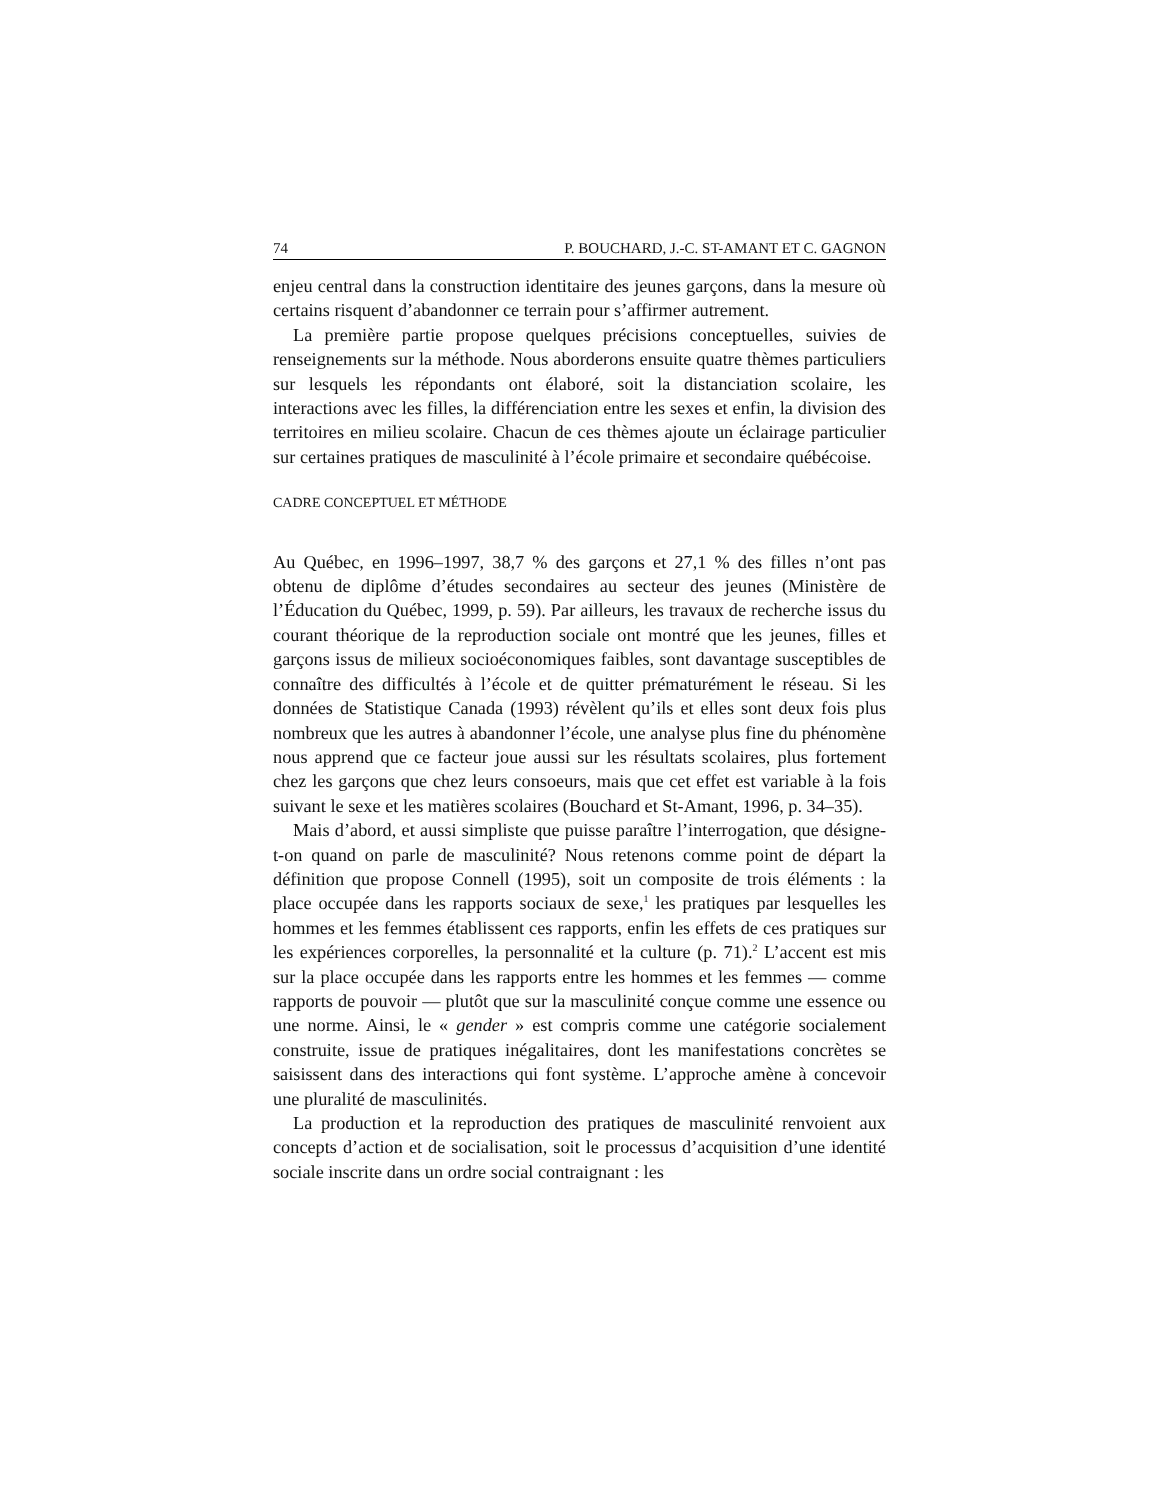74 P. BOUCHARD, J.-C. ST-AMANT ET C. GAGNON
enjeu central dans la construction identitaire des jeunes garçons, dans la mesure où certains risquent d’abandonner ce terrain pour s’affirmer autrement.
La première partie propose quelques précisions conceptuelles, suivies de renseignements sur la méthode. Nous aborderons ensuite quatre thèmes particuliers sur lesquels les répondants ont élaboré, soit la distanciation scolaire, les interactions avec les filles, la différenciation entre les sexes et enfin, la division des territoires en milieu scolaire. Chacun de ces thèmes ajoute un éclairage particulier sur certaines pratiques de masculinité à l’école primaire et secondaire québécoise.
CADRE CONCEPTUEL ET MÉTHODE
Au Québec, en 1996–1997, 38,7 % des garçons et 27,1 % des filles n’ont pas obtenu de diplôme d’études secondaires au secteur des jeunes (Ministère de l’Éducation du Québec, 1999, p. 59). Par ailleurs, les travaux de recherche issus du courant théorique de la reproduction sociale ont montré que les jeunes, filles et garçons issus de milieux socioéconomiques faibles, sont davantage susceptibles de connaître des difficultés à l’école et de quitter prématurément le réseau. Si les données de Statistique Canada (1993) révèlent qu’ils et elles sont deux fois plus nombreux que les autres à abandonner l’école, une analyse plus fine du phénomène nous apprend que ce facteur joue aussi sur les résultats scolaires, plus fortement chez les garçons que chez leurs consoeurs, mais que cet effet est variable à la fois suivant le sexe et les matières scolaires (Bouchard et St-Amant, 1996, p. 34–35).
Mais d’abord, et aussi simpliste que puisse paraître l’interrogation, que désigne-t-on quand on parle de masculinité? Nous retenons comme point de départ la définition que propose Connell (1995), soit un composite de trois éléments : la place occupée dans les rapports sociaux de sexe,<sup>1</sup> les pratiques par lesquelles les hommes et les femmes établissent ces rapports, enfin les effets de ces pratiques sur les expériences corporelles, la personnalité et la culture (p. 71).<sup>2</sup> L’accent est mis sur la place occupée dans les rapports entre les hommes et les femmes — comme rapports de pouvoir — plutôt que sur la masculinité conçue comme une essence ou une norme. Ainsi, le « gender » est compris comme une catégorie socialement construite, issue de pratiques inégalitaires, dont les manifestations concrètes se saisissent dans des interactions qui font système. L’approche amène à concevoir une pluralité de masculinités.
La production et la reproduction des pratiques de masculinité renvoient aux concepts d’action et de socialisation, soit le processus d’acquisition d’une identité sociale inscrite dans un ordre social contraignant : les